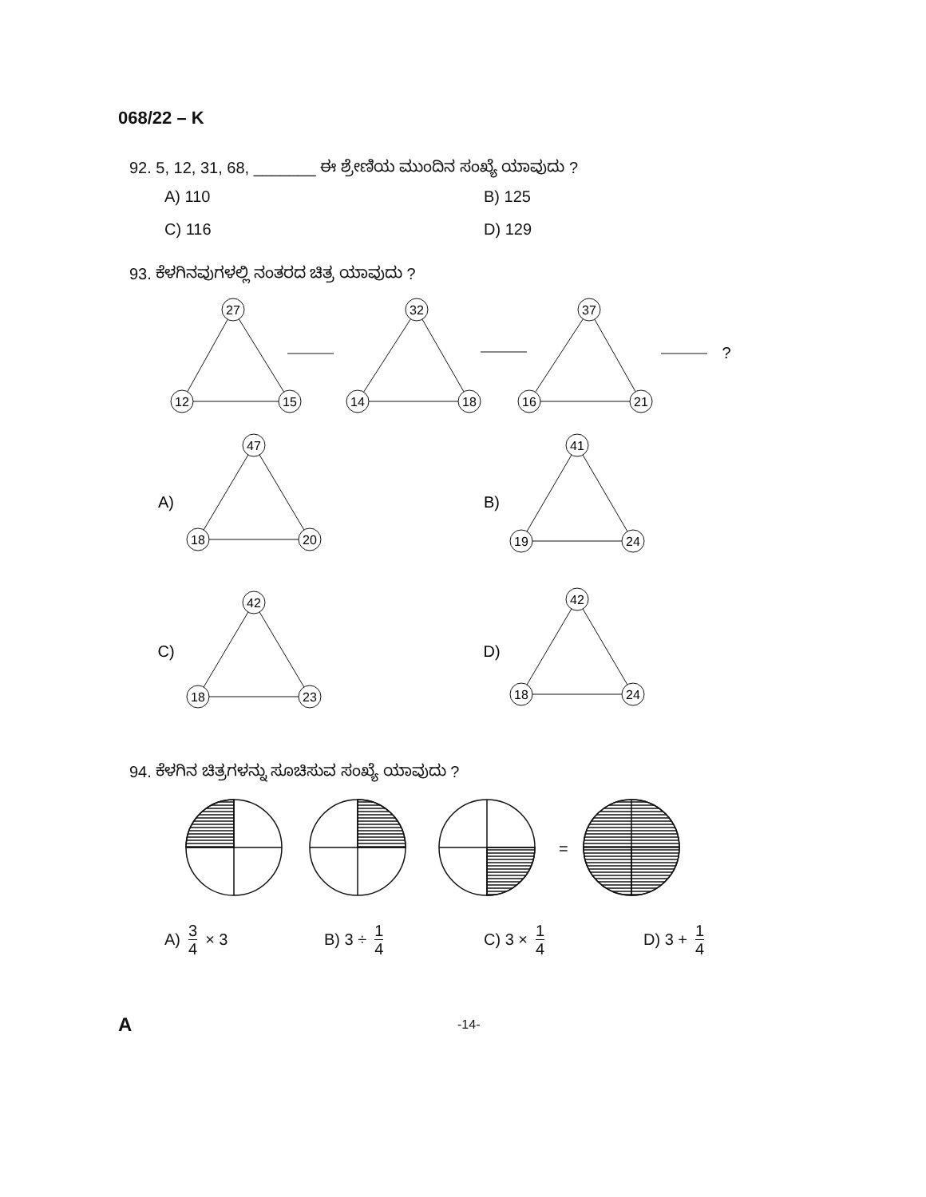068/22 – K
92. 5, 12, 31, 68, _______ ಈ ಶ್ರೇಣಿಯ ಮುಂದಿನ ಸಂಖ್ಯೆ ಯಾವುದು ?
A) 110
B) 125
C) 116
D) 129
93. ಕೆಳಗಿನವುಗಳಲ್ಲಿ ನಂತರದ ಚಿತ್ರ ಯಾವುದು ?
27
12
15
32
14
18
37
16
21
?
A)
47
18
20
B)
41
19
24
C)
42
18
23
D)
42
18
24
94. ಕೆಳಗಿನ ಚಿತ್ರಗಳನ್ನು ಸೂಚಿಸುವ ಸಂಖ್ಯೆ ಯಾವುದು ?
=
A) 3 4 × 3
B) 3 ÷ 1 4
C) 3 × 1 4
D) 3 + 1 4
A -14-